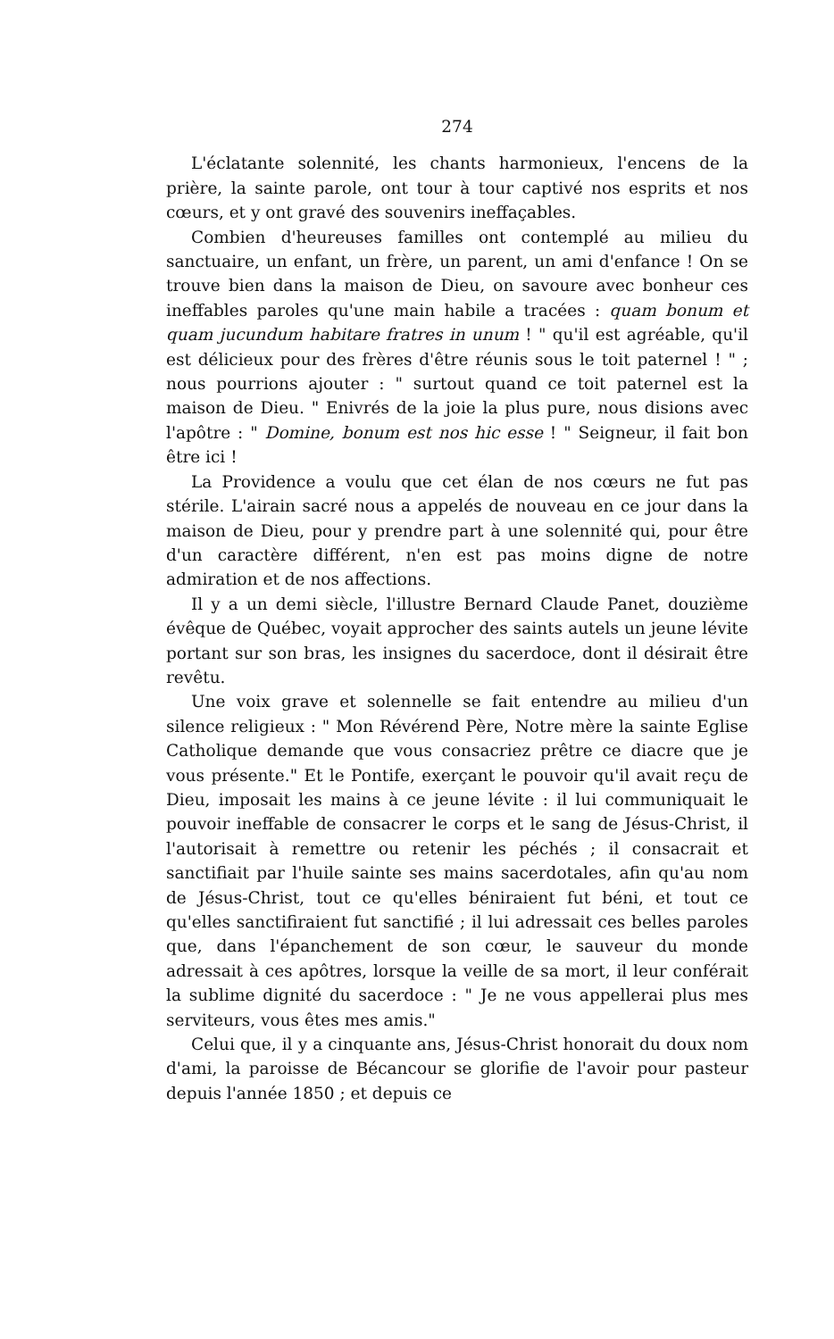274
L'éclatante solennité, les chants harmonieux, l'encens de la prière, la sainte parole, ont tour à tour captivé nos esprits et nos cœurs, et y ont gravé des souvenirs ineffaçables.
Combien d'heureuses familles ont contemplé au milieu du sanctuaire, un enfant, un frère, un parent, un ami d'enfance ! On se trouve bien dans la maison de Dieu, on savoure avec bonheur ces ineffables paroles qu'une main habile a tracées : quam bonum et quam jucundum habitare fratres in unum ! " qu'il est agréable, qu'il est délicieux pour des frères d'être réunis sous le toit paternel ! " ; nous pourrions ajouter : " surtout quand ce toit paternel est la maison de Dieu. " Enivrés de la joie la plus pure, nous disions avec l'apôtre : " Domine, bonum est nos hic esse ! " Seigneur, il fait bon être ici !
La Providence a voulu que cet élan de nos cœurs ne fut pas stérile. L'airain sacré nous a appelés de nouveau en ce jour dans la maison de Dieu, pour y prendre part à une solennité qui, pour être d'un caractère différent, n'en est pas moins digne de notre admiration et de nos affections.
Il y a un demi siècle, l'illustre Bernard Claude Panet, douzième évêque de Québec, voyait approcher des saints autels un jeune lévite portant sur son bras, les insignes du sacerdoce, dont il désirait être revêtu.
Une voix grave et solennelle se fait entendre au milieu d'un silence religieux : " Mon Révérend Père, Notre mère la sainte Eglise Catholique demande que vous consacriez prêtre ce diacre que je vous présente." Et le Pontife, exerçant le pouvoir qu'il avait reçu de Dieu, imposait les mains à ce jeune lévite : il lui communiquait le pouvoir ineffable de consacrer le corps et le sang de Jésus-Christ, il l'autorisait à remettre ou retenir les péchés ; il consacrait et sanctifiait par l'huile sainte ses mains sacerdotales, afin qu'au nom de Jésus-Christ, tout ce qu'elles béniraient fut béni, et tout ce qu'elles sanctifiraient fut sanctifié ; il lui adressait ces belles paroles que, dans l'épanchement de son cœur, le sauveur du monde adressait à ces apôtres, lorsque la veille de sa mort, il leur conférait la sublime dignité du sacerdoce : " Je ne vous appellerai plus mes serviteurs, vous êtes mes amis."
Celui que, il y a cinquante ans, Jésus-Christ honorait du doux nom d'ami, la paroisse de Bécancour se glorifie de l'avoir pour pasteur depuis l'année 1850 ; et depuis ce